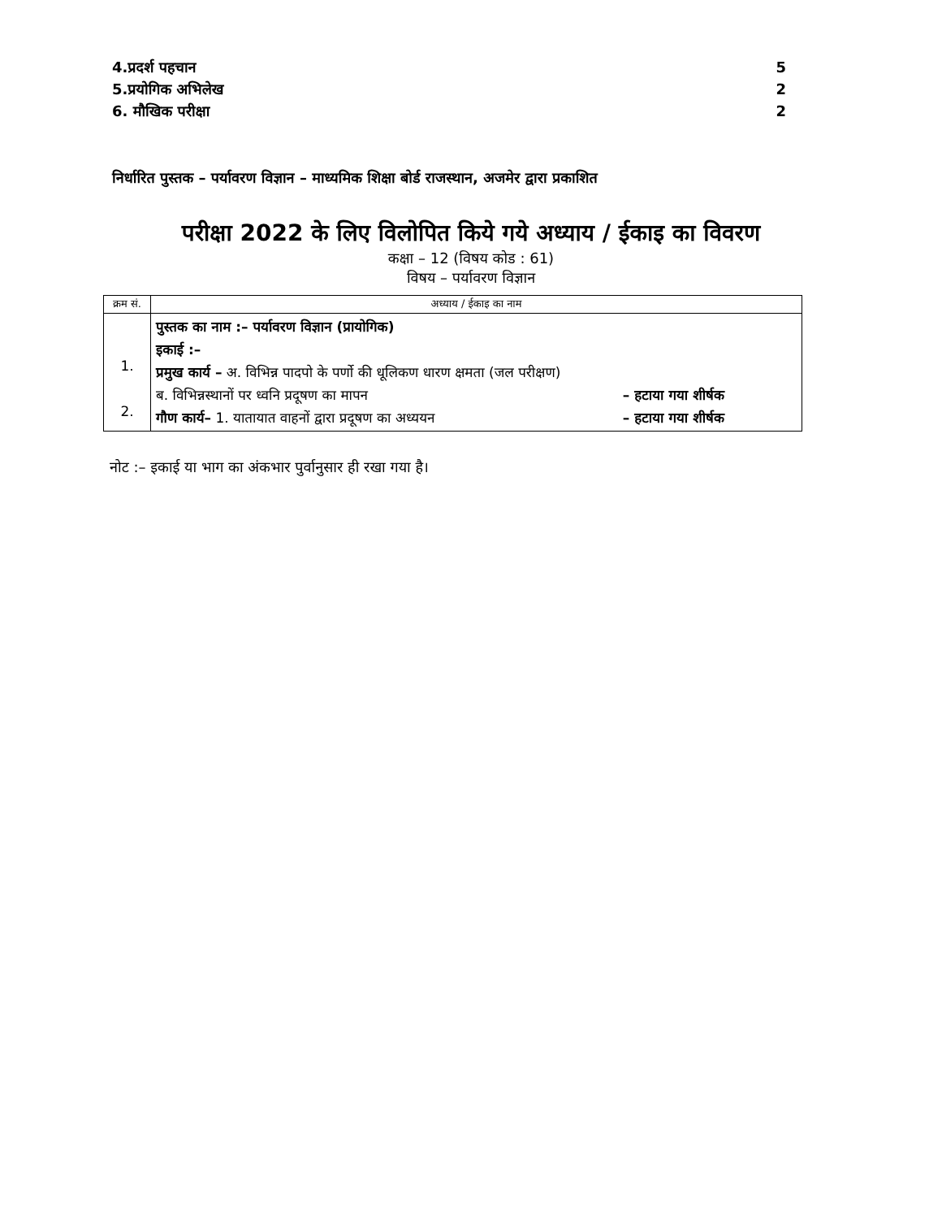4.प्रदर्श पहचान 5
5.प्रयोगिक अभिलेख 2
6. मौखिक परीक्षा 2
निर्धारित पुस्तक – पर्यावरण विज्ञान – माध्यमिक शिक्षा बोर्ड राजस्थान, अजमेर द्वारा प्रकाशित
परीक्षा 2022 के लिए विलोपित किये गये अध्याय / ईकाइ का विवरण
कक्षा – 12 (विषय कोड : 61)
विषय – पर्यावरण विज्ञान
| क्रम सं. | अध्याय / ईकाइ का नाम |
| --- | --- |
| 1. 2. | पुस्तक का नाम :– पर्यावरण विज्ञान (प्रायोगिक) इकाई :– प्रमुख कार्य – अ. विभिन्न पादपो के पर्णो की धूलिकण धारण क्षमता (जल परीक्षण) ब. विभिन्नस्थानों पर ध्वनि प्रदूषण का मापन – हटाया गया शीर्षक गौण कार्य– 1. यातायात वाहनों द्वारा प्रदूषण का अध्ययन – हटाया गया शीर्षक |
नोट :– इकाई या भाग का अंकभार पुर्वानुसार ही रखा गया है।